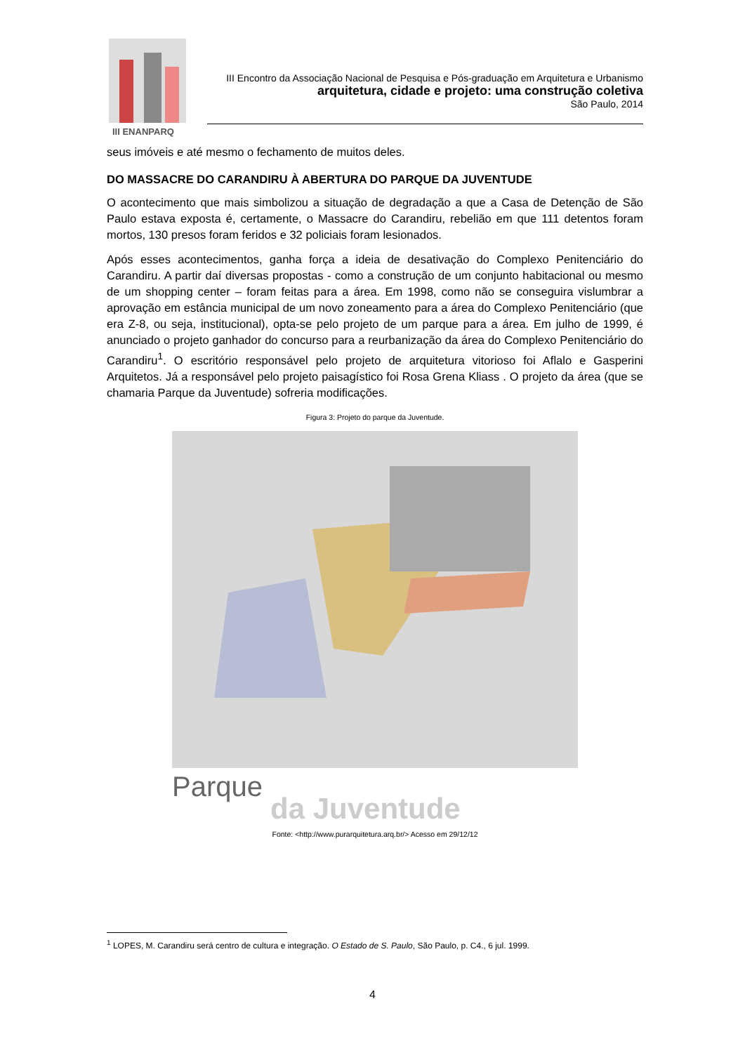III ENANPARQ
III Encontro da Associação Nacional de Pesquisa e Pós-graduação em Arquitetura e Urbanismo
arquitetura, cidade e projeto: uma construção coletiva
São Paulo, 2014
seus imóveis e até mesmo o fechamento de muitos deles.
DO MASSACRE DO CARANDIRU À ABERTURA DO PARQUE DA JUVENTUDE
O acontecimento que mais simbolizou a situação de degradação a que a Casa de Detenção de São Paulo estava exposta é, certamente, o Massacre do Carandiru, rebelião em que 111 detentos foram mortos, 130 presos foram feridos e 32 policiais foram lesionados.
Após esses acontecimentos, ganha força a ideia de desativação do Complexo Penitenciário do Carandiru. A partir daí diversas propostas - como a construção de um conjunto habitacional ou mesmo de um shopping center – foram feitas para a área. Em 1998, como não se conseguira vislumbrar a aprovação em estância municipal de um novo zoneamento para a área do Complexo Penitenciário (que era Z-8, ou seja, institucional), opta-se pelo projeto de um parque para a área. Em julho de 1999, é anunciado o projeto ganhador do concurso para a reurbanização da área do Complexo Penitenciário do Carandiru<sup>1</sup>. O escritório responsável pelo projeto de arquitetura vitorioso foi Aflalo e Gasperini Arquitetos. Já a responsável pelo projeto paisagístico foi Rosa Grena Kliass . O projeto da área (que se chamaria Parque da Juventude) sofreria modificações.
Figura 3: Projeto do parque da Juventude.
Parque
da Juventude
Fonte: <http://www.purarquitetura.arq.br/> Acesso em 29/12/12
<sup>1</sup> LOPES, M. Carandiru será centro de cultura e integração. O Estado de S. Paulo, São Paulo, p. C4., 6 jul. 1999.
4